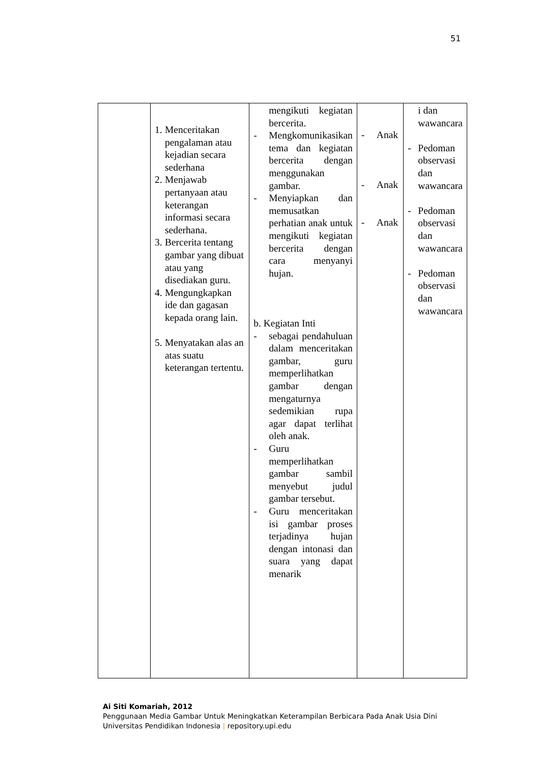51
| | 1. Menceritakan pengalaman atau kejadian secara sederhana 2. Menjawab pertanyaan atau keterangan informasi secara sederhana. 3. Bercerita tentang gambar yang dibuat atau yang disediakan guru. 4. Mengungkapkan ide dan gagasan kepada orang lain. 5. Menyatakan alas an atas suatu keterangan tertentu. | mengikuti kegiatan bercerita. - Mengkomunikasikan tema dan kegiatan bercerita dengan menggunakan gambar. - Menyiapkan dan memusatkan perhatian anak untuk mengikuti kegiatan bercerita dengan cara menyanyi hujan. b. Kegiatan Inti - sebagai pendahuluan dalam menceritakan gambar, guru memperlihatkan gambar dengan mengaturnya sedemikian rupa agar dapat terlihat oleh anak. - Guru memperlihatkan gambar sambil menyebut judul gambar tersebut. - Guru menceritakan isi gambar proses terjadinya hujan dengan intonasi dan suara yang dapat menarik | - Anak - Anak - Anak | i dan wawancara - Pedoman observasi dan wawancara - Pedoman observasi dan wawancara - Pedoman observasi dan wawancara |
Ai Siti Komariah, 2012
Penggunaan Media Gambar Untuk Meningkatkan Keterampilan Berbicara Pada Anak Usia Dini
Universitas Pendidikan Indonesia | repository.upi.edu